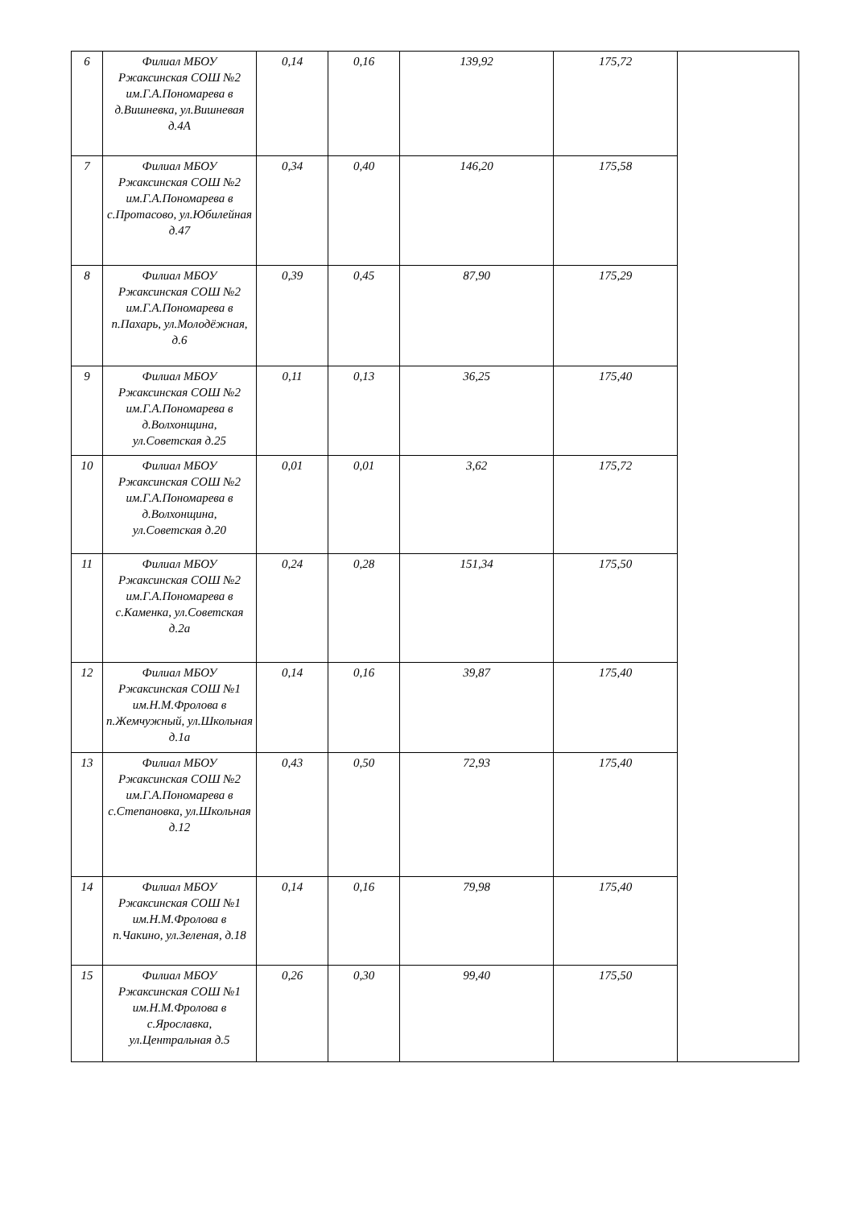| 6 | Филиал МБОУ Ржаксинская СОШ №2 им.Г.А.Пономарева в д.Вишневка, ул.Вишневая д.4А | 0,14 | 0,16 | 139,92 | 175,72 | |
| 7 | Филиал МБОУ Ржаксинская СОШ №2 им.Г.А.Пономарева в с.Протасово, ул.Юбилейная д.47 | 0,34 | 0,40 | 146,20 | 175,58 | |
| 8 | Филиал МБОУ Ржаксинская СОШ №2 им.Г.А.Пономарева в п.Пахарь, ул.Молодёжная, д.6 | 0,39 | 0,45 | 87,90 | 175,29 | |
| 9 | Филиал МБОУ Ржаксинская СОШ №2 им.Г.А.Пономарева в д.Волхонщина, ул.Советская д.25 | 0,11 | 0,13 | 36,25 | 175,40 | |
| 10 | Филиал МБОУ Ржаксинская СОШ №2 им.Г.А.Пономарева в д.Волхонщина, ул.Советская д.20 | 0,01 | 0,01 | 3,62 | 175,72 | |
| 11 | Филиал МБОУ Ржаксинская СОШ №2 им.Г.А.Пономарева в с.Каменка, ул.Советская д.2а | 0,24 | 0,28 | 151,34 | 175,50 | |
| 12 | Филиал МБОУ Ржаксинская СОШ №1 им.Н.М.Фролова в п.Жемчужный, ул.Школьная д.1а | 0,14 | 0,16 | 39,87 | 175,40 | |
| 13 | Филиал МБОУ Ржаксинская СОШ №2 им.Г.А.Пономарева в с.Степановка, ул.Школьная д.12 | 0,43 | 0,50 | 72,93 | 175,40 | |
| 14 | Филиал МБОУ Ржаксинская СОШ №1 им.Н.М.Фролова в п.Чакино, ул.Зеленая, д.18 | 0,14 | 0,16 | 79,98 | 175,40 | |
| 15 | Филиал МБОУ Ржаксинская СОШ №1 им.Н.М.Фролова в с.Ярославка, ул.Центральная д.5 | 0,26 | 0,30 | 99,40 | 175,50 | |